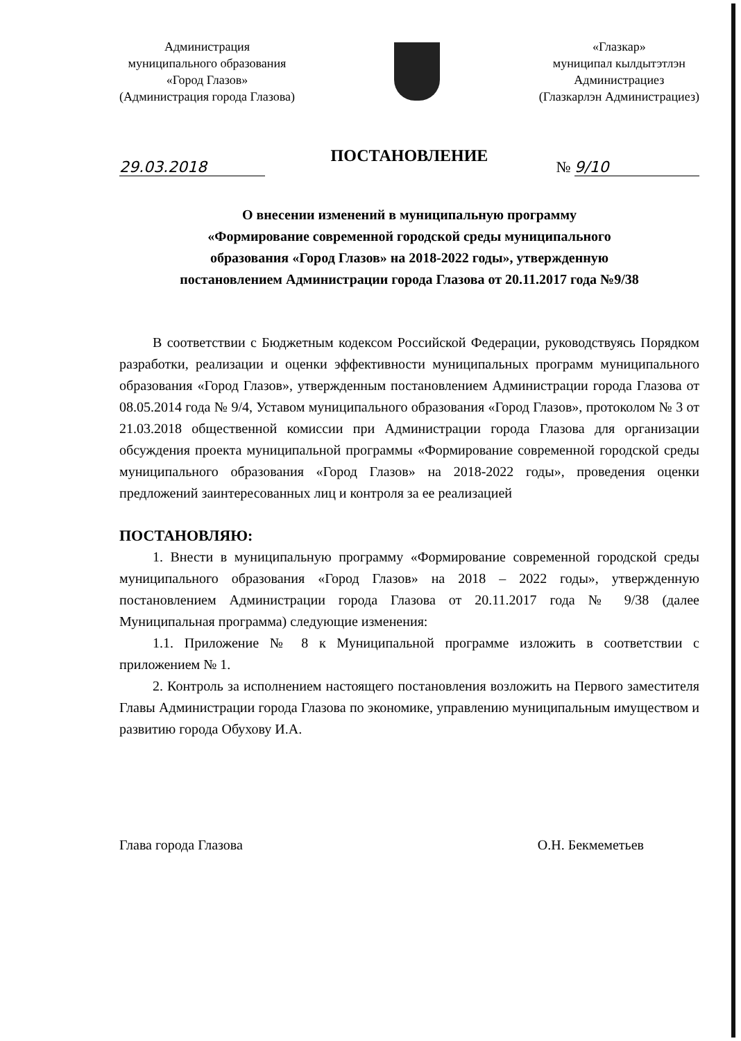Администрация
муниципального образования
«Город Глазов»
(Администрация города Глазова)
«Глазкар»
муниципал кылдытэтлэн
Администрациез
(Глазкарлэн Администрациез)
ПОСТАНОВЛЕНИЕ
29.03.2018 № 9/10
О внесении изменений в муниципальную программу
«Формирование современной городской среды муниципального
образования «Город Глазов» на 2018-2022 годы», утвержденную
постановлением Администрации города Глазова от 20.11.2017 года №9/38
В соответствии с Бюджетным кодексом Российской Федерации, руководствуясь Порядком разработки, реализации и оценки эффективности муниципальных программ муниципального образования «Город Глазов», утвержденным постановлением Администрации города Глазова от 08.05.2014 года № 9/4, Уставом муниципального образования «Город Глазов», протоколом № 3 от 21.03.2018 общественной комиссии при Администрации города Глазова для организации обсуждения проекта муниципальной программы «Формирование современной городской среды муниципального образования «Город Глазов» на 2018-2022 годы», проведения оценки предложений заинтересованных лиц и контроля за ее реализацией
ПОСТАНОВЛЯЮ:
1. Внести в муниципальную программу «Формирование современной городской среды муниципального образования «Город Глазов» на 2018 – 2022 годы», утвержденную постановлением Администрации города Глазова от 20.11.2017 года № 9/38 (далее Муниципальная программа) следующие изменения:
1.1. Приложение № 8 к Муниципальной программе изложить в соответствии с приложением № 1.
2. Контроль за исполнением настоящего постановления возложить на Первого заместителя Главы Администрации города Глазова по экономике, управлению муниципальным имуществом и развитию города Обухову И.А.
Глава города Глазова О.Н. Бекмеметьев